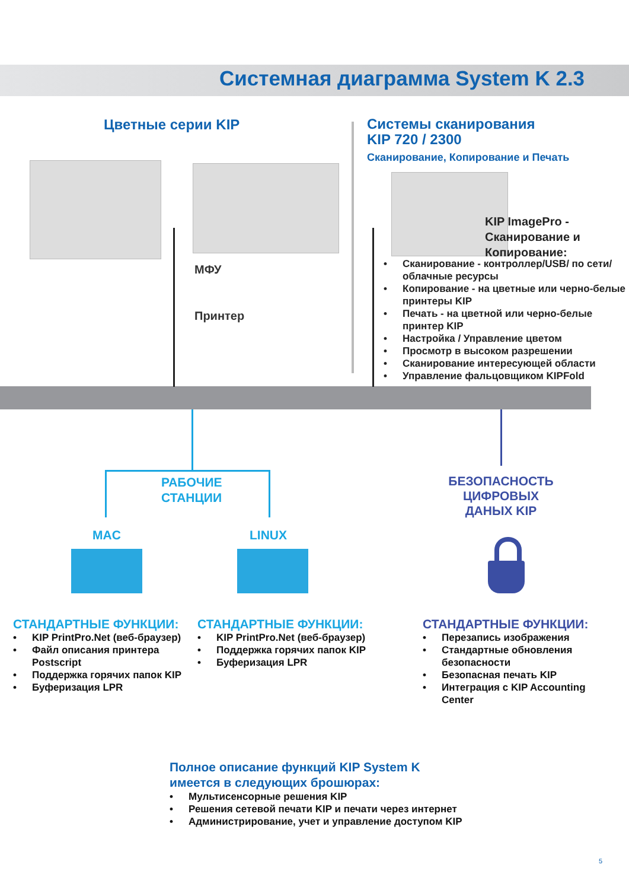Системная диаграмма System K 2.3
Цветные серии KIP
МФУ
Принтер
Системы сканирования
KIP 720 / 2300
Сканирование, Копирование и Печать
KIP ImagePro -
Сканирование и
Копирование:
• Сканирование - контроллер/USB/ по сети/облачные ресурсы
• Копирование - на цветные или черно-белые принтеры KIP
• Печать - на цветной или черно-белые принтер KIP
• Настройка / Управление цветом
• Просмотр в высоком разрешении
• Сканирование интересующей области
• Управление фальцовщиком KIPFold
РАБОЧИЕ
СТАНЦИИ
MAC LINUX
БЕЗОПАСНОСТЬ
ЦИФРОВЫХ
ДАНЫХ KIP
СТАНДАРТНЫЕ ФУНКЦИИ:
• KIP PrintPro.Net (веб-браузер)
• Файл описания принтера Postscript
• Поддержка горячих папок KIP
• Буферизация LPR
СТАНДАРТНЫЕ ФУНКЦИИ:
• KIP PrintPro.Net (веб-браузер)
• Поддержка горячих папок KIP
• Буферизация LPR
СТАНДАРТНЫЕ ФУНКЦИИ:
• Перезапись изображения
• Стандартные обновления безопасности
• Безопасная печать KIP
• Интеграция с KIP Accounting Center
Полное описание функций KIP System K
имеется в следующих брошюрах:
• Мультисенсорные решения KIP
• Решения сетевой печати KIP и печати через интернет
• Администрирование, учет и управление доступом KIP
5